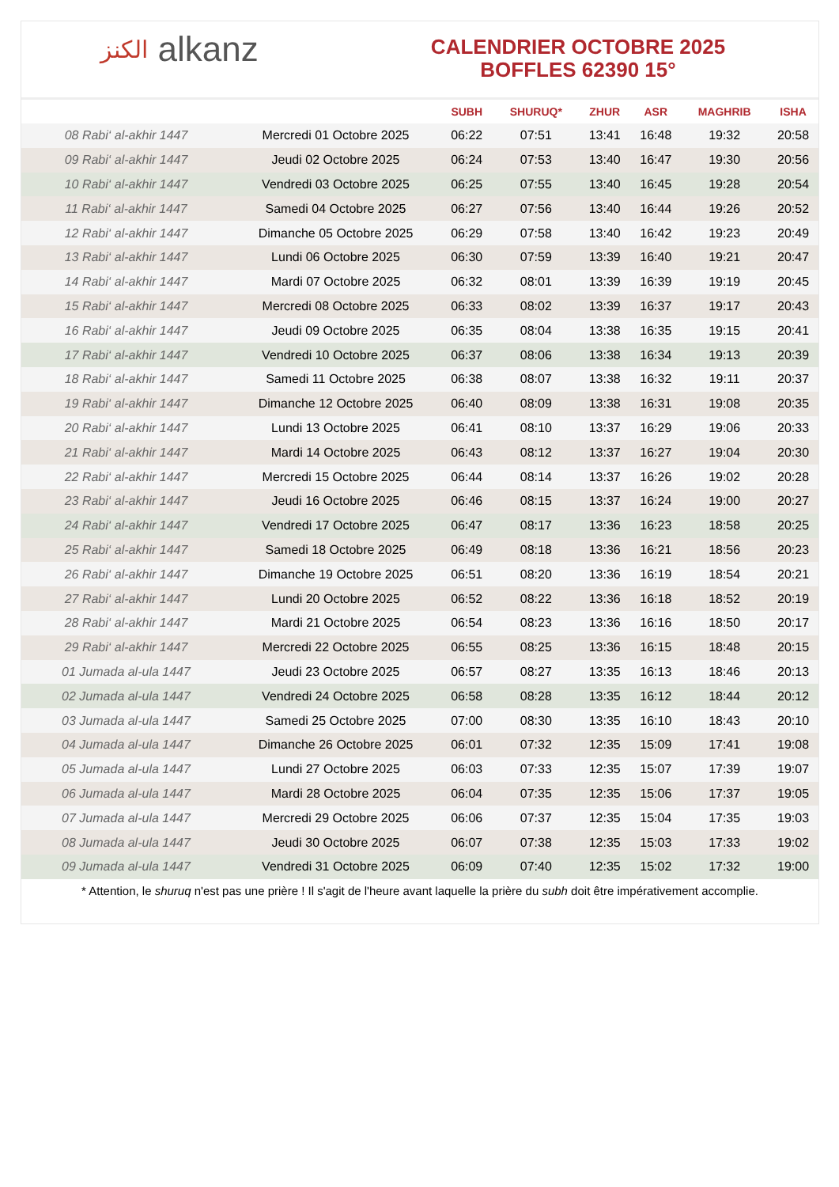الكنز alkanz
CALENDRIER OCTOBRE 2025
BOFFLES 62390 15°
| | | SUBH | SHURUQ* | ZHUR | ASR | MAGHRIB | ISHA |
| --- | --- | --- | --- | --- | --- | --- | --- |
| 08 Rabi‘ al-akhir 1447 | Mercredi 01 Octobre 2025 | 06:22 | 07:51 | 13:41 | 16:48 | 19:32 | 20:58 |
| 09 Rabi‘ al-akhir 1447 | Jeudi 02 Octobre 2025 | 06:24 | 07:53 | 13:40 | 16:47 | 19:30 | 20:56 |
| 10 Rabi‘ al-akhir 1447 | Vendredi 03 Octobre 2025 | 06:25 | 07:55 | 13:40 | 16:45 | 19:28 | 20:54 |
| 11 Rabi‘ al-akhir 1447 | Samedi 04 Octobre 2025 | 06:27 | 07:56 | 13:40 | 16:44 | 19:26 | 20:52 |
| 12 Rabi‘ al-akhir 1447 | Dimanche 05 Octobre 2025 | 06:29 | 07:58 | 13:40 | 16:42 | 19:23 | 20:49 |
| 13 Rabi‘ al-akhir 1447 | Lundi 06 Octobre 2025 | 06:30 | 07:59 | 13:39 | 16:40 | 19:21 | 20:47 |
| 14 Rabi‘ al-akhir 1447 | Mardi 07 Octobre 2025 | 06:32 | 08:01 | 13:39 | 16:39 | 19:19 | 20:45 |
| 15 Rabi‘ al-akhir 1447 | Mercredi 08 Octobre 2025 | 06:33 | 08:02 | 13:39 | 16:37 | 19:17 | 20:43 |
| 16 Rabi‘ al-akhir 1447 | Jeudi 09 Octobre 2025 | 06:35 | 08:04 | 13:38 | 16:35 | 19:15 | 20:41 |
| 17 Rabi‘ al-akhir 1447 | Vendredi 10 Octobre 2025 | 06:37 | 08:06 | 13:38 | 16:34 | 19:13 | 20:39 |
| 18 Rabi‘ al-akhir 1447 | Samedi 11 Octobre 2025 | 06:38 | 08:07 | 13:38 | 16:32 | 19:11 | 20:37 |
| 19 Rabi‘ al-akhir 1447 | Dimanche 12 Octobre 2025 | 06:40 | 08:09 | 13:38 | 16:31 | 19:08 | 20:35 |
| 20 Rabi‘ al-akhir 1447 | Lundi 13 Octobre 2025 | 06:41 | 08:10 | 13:37 | 16:29 | 19:06 | 20:33 |
| 21 Rabi‘ al-akhir 1447 | Mardi 14 Octobre 2025 | 06:43 | 08:12 | 13:37 | 16:27 | 19:04 | 20:30 |
| 22 Rabi‘ al-akhir 1447 | Mercredi 15 Octobre 2025 | 06:44 | 08:14 | 13:37 | 16:26 | 19:02 | 20:28 |
| 23 Rabi‘ al-akhir 1447 | Jeudi 16 Octobre 2025 | 06:46 | 08:15 | 13:37 | 16:24 | 19:00 | 20:27 |
| 24 Rabi‘ al-akhir 1447 | Vendredi 17 Octobre 2025 | 06:47 | 08:17 | 13:36 | 16:23 | 18:58 | 20:25 |
| 25 Rabi‘ al-akhir 1447 | Samedi 18 Octobre 2025 | 06:49 | 08:18 | 13:36 | 16:21 | 18:56 | 20:23 |
| 26 Rabi‘ al-akhir 1447 | Dimanche 19 Octobre 2025 | 06:51 | 08:20 | 13:36 | 16:19 | 18:54 | 20:21 |
| 27 Rabi‘ al-akhir 1447 | Lundi 20 Octobre 2025 | 06:52 | 08:22 | 13:36 | 16:18 | 18:52 | 20:19 |
| 28 Rabi‘ al-akhir 1447 | Mardi 21 Octobre 2025 | 06:54 | 08:23 | 13:36 | 16:16 | 18:50 | 20:17 |
| 29 Rabi‘ al-akhir 1447 | Mercredi 22 Octobre 2025 | 06:55 | 08:25 | 13:36 | 16:15 | 18:48 | 20:15 |
| 01 Jumada al-ula 1447 | Jeudi 23 Octobre 2025 | 06:57 | 08:27 | 13:35 | 16:13 | 18:46 | 20:13 |
| 02 Jumada al-ula 1447 | Vendredi 24 Octobre 2025 | 06:58 | 08:28 | 13:35 | 16:12 | 18:44 | 20:12 |
| 03 Jumada al-ula 1447 | Samedi 25 Octobre 2025 | 07:00 | 08:30 | 13:35 | 16:10 | 18:43 | 20:10 |
| 04 Jumada al-ula 1447 | Dimanche 26 Octobre 2025 | 06:01 | 07:32 | 12:35 | 15:09 | 17:41 | 19:08 |
| 05 Jumada al-ula 1447 | Lundi 27 Octobre 2025 | 06:03 | 07:33 | 12:35 | 15:07 | 17:39 | 19:07 |
| 06 Jumada al-ula 1447 | Mardi 28 Octobre 2025 | 06:04 | 07:35 | 12:35 | 15:06 | 17:37 | 19:05 |
| 07 Jumada al-ula 1447 | Mercredi 29 Octobre 2025 | 06:06 | 07:37 | 12:35 | 15:04 | 17:35 | 19:03 |
| 08 Jumada al-ula 1447 | Jeudi 30 Octobre 2025 | 06:07 | 07:38 | 12:35 | 15:03 | 17:33 | 19:02 |
| 09 Jumada al-ula 1447 | Vendredi 31 Octobre 2025 | 06:09 | 07:40 | 12:35 | 15:02 | 17:32 | 19:00 |
* Attention, le shuruq n'est pas une prière ! Il s'agit de l'heure avant laquelle la prière du subh doit être impérativement accomplie.